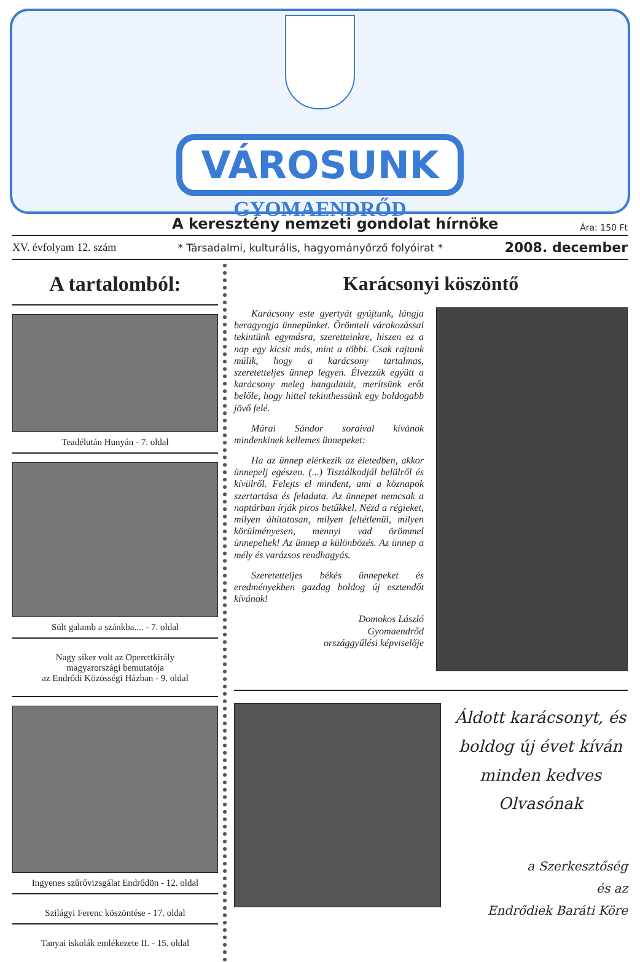VÁROSUNK
GYOMAENDRŐD
A keresztény nemzeti gondolat hírnöke Ára: 150 Ft
XV. évfolyam 12. szám * Társadalmi, kulturális, hagyományőrző folyóirat * 2008. december
A tartalomból:
Teadélután Hunyán - 7. oldal
Sült galamb a szánkba.... - 7. oldal
Nagy siker volt az Operettkirály
magyarországi bemutatója
az Endrődi Közösségi Házban - 9. oldal
Ingyenes szűrővizsgálat Endrődön - 12. oldal
Szilágyi Ferenc köszöntése - 17. oldal
Tanyai iskolák emlékezete II. - 15. oldal
Karácsonyi köszöntő
Karácsony este gyertyát gyújtunk, lángja beragyogja ünnepünket. Örömteli várakozással tekintünk egymásra, szeretteinkre, hiszen ez a nap egy kicsit más, mint a többi. Csak rajtunk múlik, hogy a karácsony tartalmas, szeretetteljes ünnep legyen. Élvezzük együtt a karácsony meleg hangulatát, merítsünk erőt belőle, hogy hittel tekinthessünk egy boldogabb jövő felé.
Márai Sándor soraival kívánok mindenkinek kellemes ünnepeket:
Ha az ünnep elérkezik az életedben, akkor ünnepelj egészen. (...) Tisztálkodjál belülről és kívülről. Felejts el mindent, ami a köznapok szertartása és feladata. Az ünnepet nemcsak a naptárban írják piros betűkkel. Nézd a régieket, milyen áhítatosan, milyen feltétlenül, milyen körülményesen, mennyi vad örömmel ünnepeltek! Az ünnep a különbözés. Az ünnep a mély és varázsos rendhagyás.
Szeretetteljes békés ünnepeket és eredményekben gazdag boldog új esztendőt kívánok!
Domokos László
Gyomaendrőd
országgyűlési képviselője
Áldott karácsonyt, és boldog új évet kíván minden kedves Olvasónak
a Szerkesztőség
és az
Endrődiek Baráti Köre